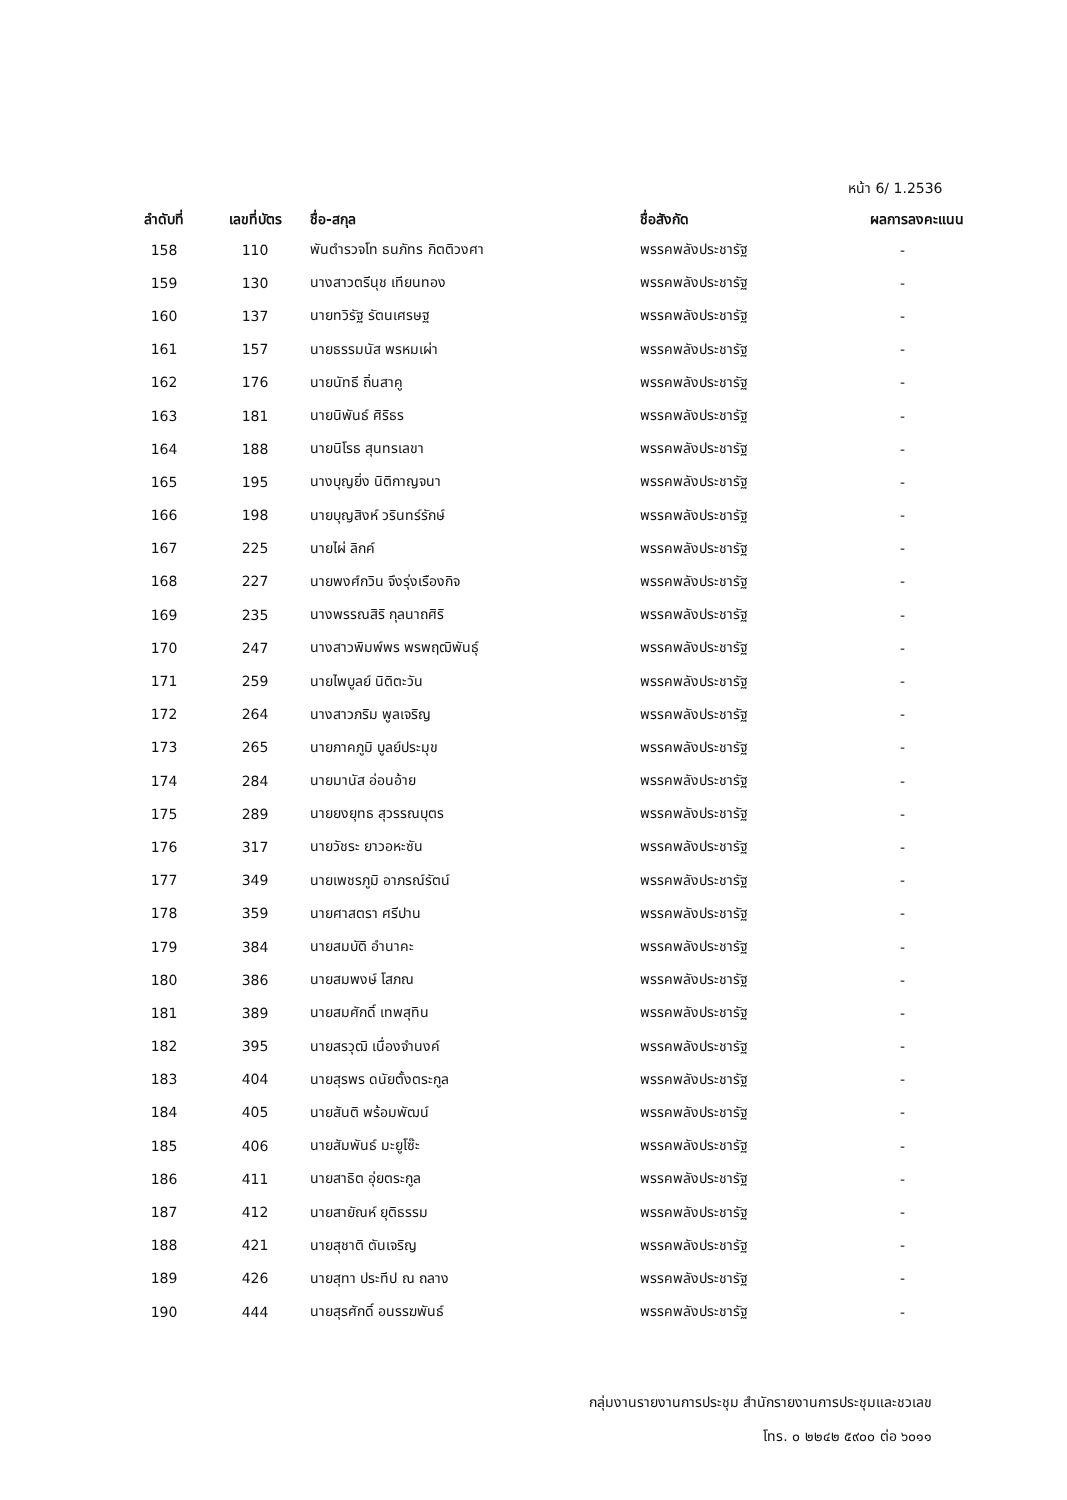หน้า 6/ 1.2536
| ลำดับที่ | เลขที่บัตร | ชื่อ-สกุล | ชื่อสังกัด | ผลการลงคะแนน |
| --- | --- | --- | --- | --- |
| 158 | 110 | พันตำรวจโท ธนภัทร กิตติวงศา | พรรคพลังประชารัฐ | - |
| 159 | 130 | นางสาวตรีนุช เทียนทอง | พรรคพลังประชารัฐ | - |
| 160 | 137 | นายทวิรัฐ รัตนเศรษฐ | พรรคพลังประชารัฐ | - |
| 161 | 157 | นายธรรมนัส พรหมเผ่า | พรรคพลังประชารัฐ | - |
| 162 | 176 | นายนัทธี ถิ่นสาคู | พรรคพลังประชารัฐ | - |
| 163 | 181 | นายนิพันธ์ ศิริธร | พรรคพลังประชารัฐ | - |
| 164 | 188 | นายนิโรธ สุนทรเลขา | พรรคพลังประชารัฐ | - |
| 165 | 195 | นางบุญยิ่ง นิติกาญจนา | พรรคพลังประชารัฐ | - |
| 166 | 198 | นายบุญสิงห์ วรินทร์รักษ์ | พรรคพลังประชารัฐ | - |
| 167 | 225 | นายไผ่ ลิกค์ | พรรคพลังประชารัฐ | - |
| 168 | 227 | นายพงศ์กวิน จึงรุ่งเรืองกิจ | พรรคพลังประชารัฐ | - |
| 169 | 235 | นางพรรณสิริ กุลนาถศิริ | พรรคพลังประชารัฐ | - |
| 170 | 247 | นางสาวพิมพ์พร พรพฤฒิพันธุ์ | พรรคพลังประชารัฐ | - |
| 171 | 259 | นายไพบูลย์ นิติตะวัน | พรรคพลังประชารัฐ | - |
| 172 | 264 | นางสาวภริม พูลเจริญ | พรรคพลังประชารัฐ | - |
| 173 | 265 | นายภาคภูมิ บูลย์ประมุข | พรรคพลังประชารัฐ | - |
| 174 | 284 | นายมานัส อ่อนอ้าย | พรรคพลังประชารัฐ | - |
| 175 | 289 | นายยงยุทธ สุวรรณบุตร | พรรคพลังประชารัฐ | - |
| 176 | 317 | นายวัชระ ยาวอหะซัน | พรรคพลังประชารัฐ | - |
| 177 | 349 | นายเพชรภูมิ อาภรณ์รัตน์ | พรรคพลังประชารัฐ | - |
| 178 | 359 | นายศาสตรา ศรีปาน | พรรคพลังประชารัฐ | - |
| 179 | 384 | นายสมบัติ อำนาคะ | พรรคพลังประชารัฐ | - |
| 180 | 386 | นายสมพงษ์ โสภณ | พรรคพลังประชารัฐ | - |
| 181 | 389 | นายสมศักดิ์ เทพสุทิน | พรรคพลังประชารัฐ | - |
| 182 | 395 | นายสรวุฒิ เนื่องจำนงค์ | พรรคพลังประชารัฐ | - |
| 183 | 404 | นายสุรพร ดนัยตั้งตระกูล | พรรคพลังประชารัฐ | - |
| 184 | 405 | นายสันติ พร้อมพัฒน์ | พรรคพลังประชารัฐ | - |
| 185 | 406 | นายสัมพันธ์ มะยูโซ๊ะ | พรรคพลังประชารัฐ | - |
| 186 | 411 | นายสาธิต อุ่ยตระกูล | พรรคพลังประชารัฐ | - |
| 187 | 412 | นายสายัณห์ ยุติธรรม | พรรคพลังประชารัฐ | - |
| 188 | 421 | นายสุชาติ ตันเจริญ | พรรคพลังประชารัฐ | - |
| 189 | 426 | นายสุทา ประทีป ณ ถลาง | พรรคพลังประชารัฐ | - |
| 190 | 444 | นายสุรศักดิ์ อนรรฆพันธ์ | พรรคพลังประชารัฐ | - |
กลุ่มงานรายงานการประชุม สำนักรายงานการประชุมและชวเลข
โทร. ๐ ๒๒๔๒ ๕๙๐๐ ต่อ ๖๐๑๑